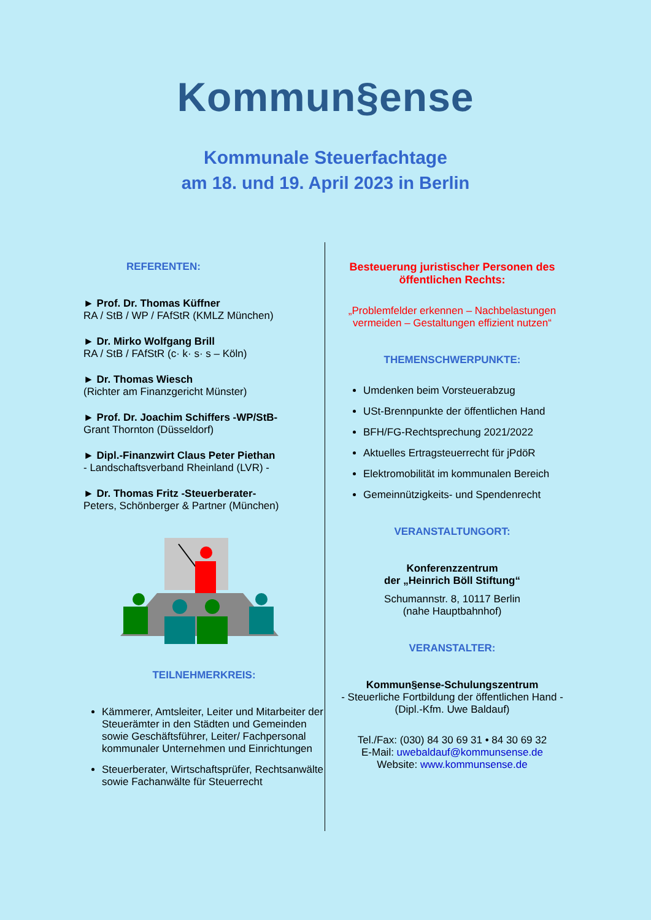Kommun§ense
Kommunale Steuerfachtage
am 18. und 19. April 2023 in Berlin
REFERENTEN:
► Prof. Dr. Thomas Küffner
RA / StB / WP / FAfStR (KMLZ München)
► Dr. Mirko Wolfgang Brill
RA / StB / FAfStR (c· k· s· s – Köln)
► Dr. Thomas Wiesch
(Richter am Finanzgericht Münster)
► Prof. Dr. Joachim Schiffers -WP/StB-
Grant Thornton (Düsseldorf)
► Dipl.-Finanzwirt Claus Peter Piethan
- Landschaftsverband Rheinland (LVR) -
► Dr. Thomas Fritz -Steuerberater-
Peters, Schönberger & Partner (München)
TEILNEHMERKREIS:
Kämmerer, Amtsleiter, Leiter und Mitarbeiter der Steuerämter in den Städten und Gemeinden sowie Geschäftsführer, Leiter/ Fachpersonal kommunaler Unternehmen und Einrichtungen
Steuerberater, Wirtschaftsprüfer, Rechtsanwälte sowie Fachanwälte für Steuerrecht
Besteuerung juristischer Personen des öffentlichen Rechts:
„Problemfelder erkennen – Nachbelastungen vermeiden – Gestaltungen effizient nutzen“
THEMENSCHWERPUNKTE:
Umdenken beim Vorsteuerabzug
USt-Brennpunkte der öffentlichen Hand
BFH/FG-Rechtsprechung 2021/2022
Aktuelles Ertragsteuerrecht für jPdöR
Elektromobilität im kommunalen Bereich
Gemeinnützigkeits- und Spendenrecht
VERANSTALTUNGORT:
Konferenzzentrum
der „Heinrich Böll Stiftung“
Schumannstr. 8, 10117 Berlin
(nahe Hauptbahnhof)
VERANSTALTER:
Kommun§ense-Schulungszentrum
- Steuerliche Fortbildung der öffentlichen Hand -
(Dipl.-Kfm. Uwe Baldauf)
Tel./Fax: (030) 84 30 69 31 • 84 30 69 32
E-Mail: uwebaldauf@kommunsense.de
Website: www.kommunsense.de